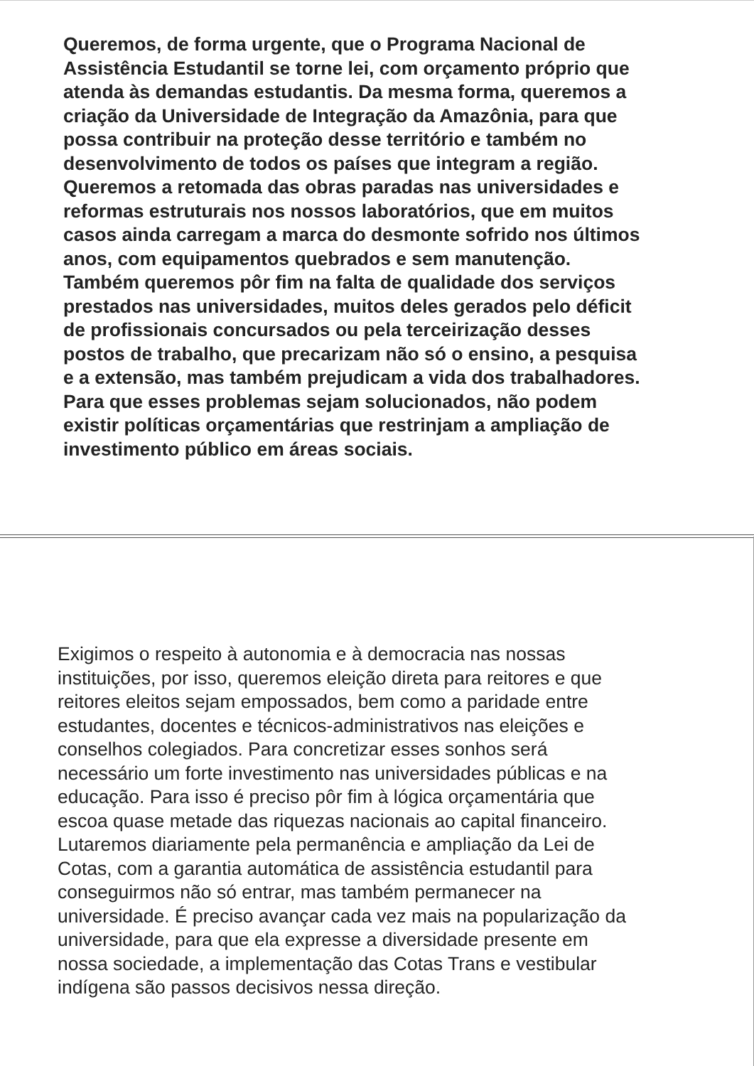Queremos, de forma urgente, que o Programa Nacional de
Assistência Estudantil se torne lei, com orçamento próprio que
atenda às demandas estudantis. Da mesma forma, queremos a
criação da Universidade de Integração da Amazônia, para que
possa contribuir na proteção desse território e também no
desenvolvimento de todos os países que integram a região.
Queremos a retomada das obras paradas nas universidades e
reformas estruturais nos nossos laboratórios, que em muitos
casos ainda carregam a marca do desmonte sofrido nos últimos
anos, com equipamentos quebrados e sem manutenção.
Também queremos pôr fim na falta de qualidade dos serviços
prestados nas universidades, muitos deles gerados pelo déficit
de profissionais concursados ou pela terceirização desses
postos de trabalho, que precarizam não só o ensino, a pesquisa
e a extensão, mas também prejudicam a vida dos trabalhadores.
Para que esses problemas sejam solucionados, não podem
existir políticas orçamentárias que restrinjam a ampliação de
investimento público em áreas sociais.
Exigimos o respeito à autonomia e à democracia nas nossas
instituições, por isso, queremos eleição direta para reitores e que
reitores eleitos sejam empossados, bem como a paridade entre
estudantes, docentes e técnicos-administrativos nas eleições e
conselhos colegiados. Para concretizar esses sonhos será
necessário um forte investimento nas universidades públicas e na
educação. Para isso é preciso pôr fim à lógica orçamentária que
escoa quase metade das riquezas nacionais ao capital financeiro.
Lutaremos diariamente pela permanência e ampliação da Lei de
Cotas, com a garantia automática de assistência estudantil para
conseguirmos não só entrar, mas também permanecer na
universidade. É preciso avançar cada vez mais na popularização da
universidade, para que ela expresse a diversidade presente em
nossa sociedade, a implementação das Cotas Trans e vestibular
indígena são passos decisivos nessa direção.